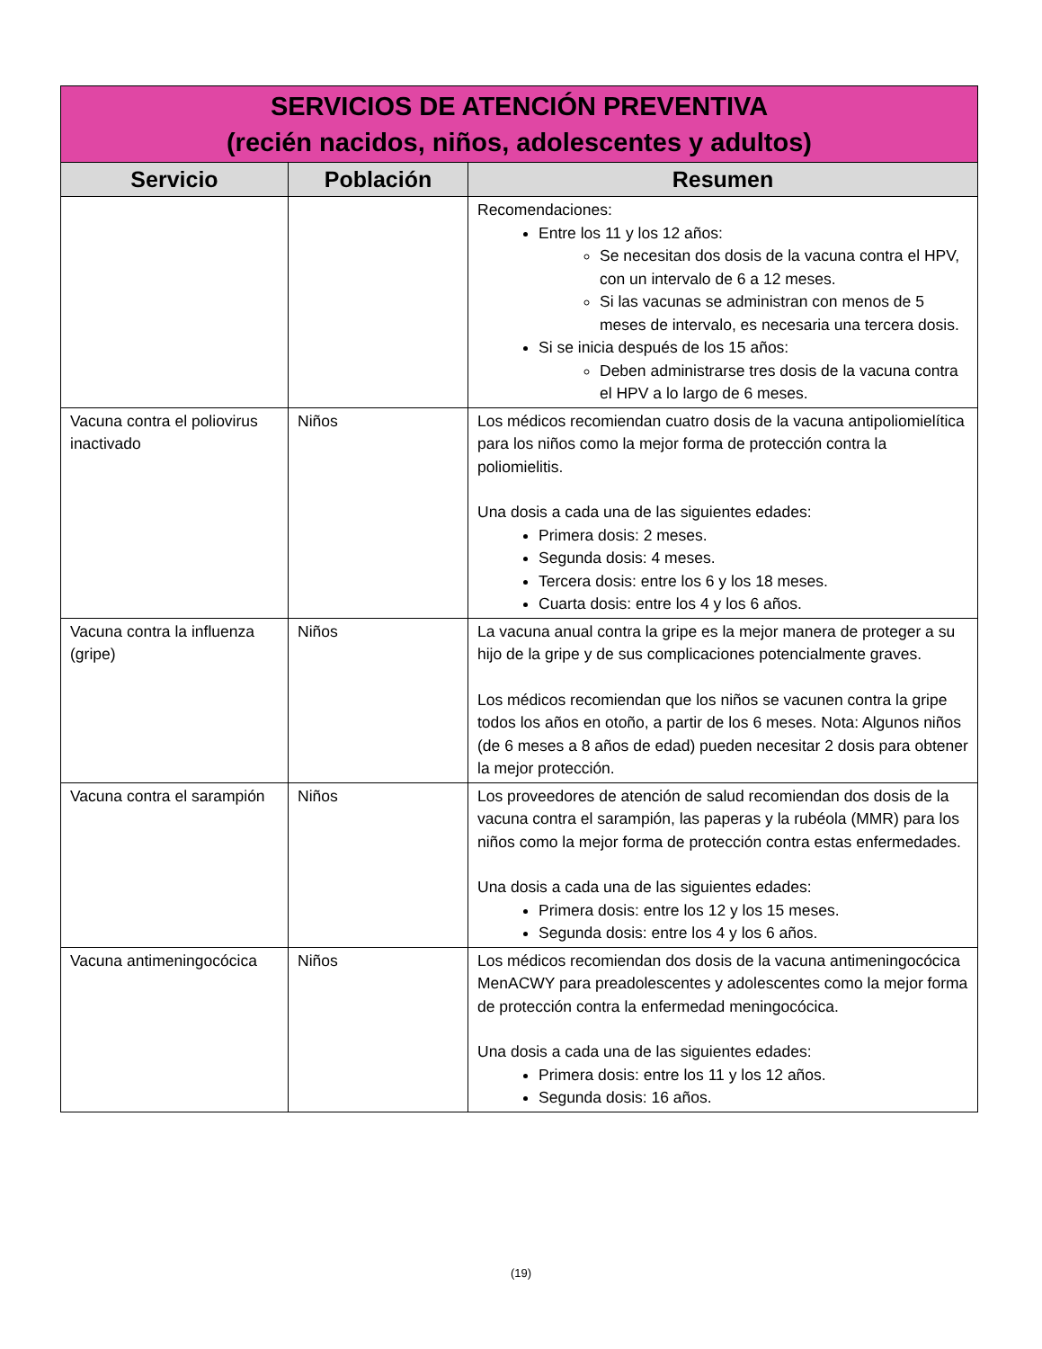| SERVICIOS DE ATENCIÓN PREVENTIVA (recién nacidos, niños, adolescentes y adultos) | | |
| --- | --- | --- |
| Servicio | Población | Resumen |
| | | Recomendaciones: Entre los 11 y los 12 años: Se necesitan dos dosis de la vacuna contra el HPV, con un intervalo de 6 a 12 meses. Si las vacunas se administran con menos de 5 meses de intervalo, es necesaria una tercera dosis. Si se inicia después de los 15 años: Deben administrarse tres dosis de la vacuna contra el HPV a lo largo de 6 meses. |
| Vacuna contra el poliovirus inactivado | Niños | Los médicos recomiendan cuatro dosis de la vacuna antipoliomielítica para los niños como la mejor forma de protección contra la poliomielitis. Una dosis a cada una de las siguientes edades: Primera dosis: 2 meses. Segunda dosis: 4 meses. Tercera dosis: entre los 6 y los 18 meses. Cuarta dosis: entre los 4 y los 6 años. |
| Vacuna contra la influenza (gripe) | Niños | La vacuna anual contra la gripe es la mejor manera de proteger a su hijo de la gripe y de sus complicaciones potencialmente graves. Los médicos recomiendan que los niños se vacunen contra la gripe todos los años en otoño, a partir de los 6 meses. Nota: Algunos niños (de 6 meses a 8 años de edad) pueden necesitar 2 dosis para obtener la mejor protección. |
| Vacuna contra el sarampión | Niños | Los proveedores de atención de salud recomiendan dos dosis de la vacuna contra el sarampión, las paperas y la rubéola (MMR) para los niños como la mejor forma de protección contra estas enfermedades. Una dosis a cada una de las siguientes edades: Primera dosis: entre los 12 y los 15 meses. Segunda dosis: entre los 4 y los 6 años. |
| Vacuna antimeningocócica | Niños | Los médicos recomiendan dos dosis de la vacuna antimeningocócica MenACWY para preadolescentes y adolescentes como la mejor forma de protección contra la enfermedad meningocócica. Una dosis a cada una de las siguientes edades: Primera dosis: entre los 11 y los 12 años. Segunda dosis: 16 años. |
(19)